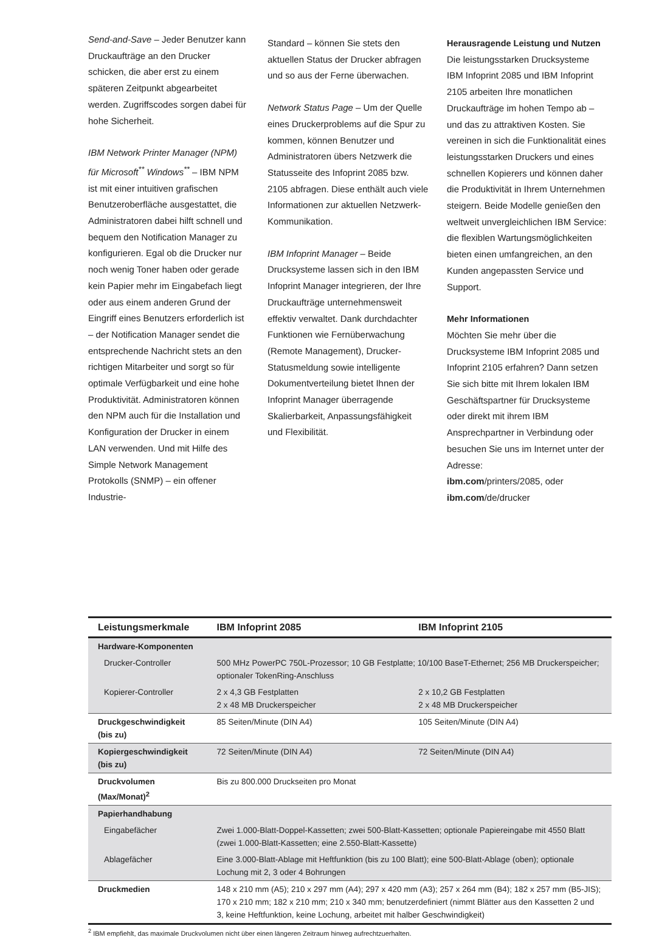Send-and-Save – Jeder Benutzer kann Druckaufträge an den Drucker schicken, die aber erst zu einem späteren Zeitpunkt abgearbeitet werden. Zugriffscodes sorgen dabei für hohe Sicherheit.
IBM Network Printer Manager (NPM) für Microsoft<sup>**</sup> Windows<sup>**</sup> – IBM NPM ist mit einer intuitiven grafischen Benutzeroberfläche ausgestattet, die Administratoren dabei hilft schnell und bequem den Notification Manager zu konfigurieren. Egal ob die Drucker nur noch wenig Toner haben oder gerade kein Papier mehr im Eingabefach liegt oder aus einem anderen Grund der Eingriff eines Benutzers erforderlich ist – der Notification Manager sendet die entsprechende Nachricht stets an den richtigen Mitarbeiter und sorgt so für optimale Verfügbarkeit und eine hohe Produktivität. Administratoren können den NPM auch für die Installation und Konfiguration der Drucker in einem LAN verwenden. Und mit Hilfe des Simple Network Management Protokolls (SNMP) – ein offener Industrie-
Standard – können Sie stets den aktuellen Status der Drucker abfragen und so aus der Ferne überwachen.
Network Status Page – Um der Quelle eines Druckerproblems auf die Spur zu kommen, können Benutzer und Administratoren übers Netzwerk die Statusseite des Infoprint 2085 bzw. 2105 abfragen. Diese enthält auch viele Informationen zur aktuellen Netzwerk-Kommunikation.
IBM Infoprint Manager – Beide Drucksysteme lassen sich in den IBM Infoprint Manager integrieren, der Ihre Druckaufträge unternehmensweit effektiv verwaltet. Dank durchdachter Funktionen wie Fernüberwachung (Remote Management), Drucker-Statusmeldung sowie intelligente Dokumentverteilung bietet Ihnen der Infoprint Manager überragende Skalierbarkeit, Anpassungsfähigkeit und Flexibilität.
Herausragende Leistung und Nutzen
Die leistungsstarken Drucksysteme IBM Infoprint 2085 und IBM Infoprint 2105 arbeiten Ihre monatlichen Druckaufträge im hohen Tempo ab – und das zu attraktiven Kosten. Sie vereinen in sich die Funktionalität eines leistungsstarken Druckers und eines schnellen Kopierers und können daher die Produktivität in Ihrem Unternehmen steigern. Beide Modelle genießen den weltweit unvergleichlichen IBM Service: die flexiblen Wartungsmöglichkeiten bieten einen umfangreichen, an den Kunden angepassten Service und Support.
Mehr Informationen
Möchten Sie mehr über die Drucksysteme IBM Infoprint 2085 und Infoprint 2105 erfahren? Dann setzen Sie sich bitte mit Ihrem lokalen IBM Geschäftspartner für Drucksysteme oder direkt mit ihrem IBM Ansprechpartner in Verbindung oder besuchen Sie uns im Internet unter der Adresse:
ibm.com/printers/2085, oder
ibm.com/de/drucker
| Leistungsmerkmale | IBM Infoprint 2085 | IBM Infoprint 2105 |
| --- | --- | --- |
| Hardware-Komponenten | | |
| Drucker-Controller | 500 MHz PowerPC 750L-Prozessor; 10 GB Festplatte; 10/100 BaseT-Ethernet; 256 MB Druckerspeicher; optionaler TokenRing-Anschluss | |
| Kopierer-Controller | 2 x 4,3 GB Festplatten 2 x 48 MB Druckerspeicher | 2 x 10,2 GB Festplatten 2 x 48 MB Druckerspeicher |
| Druckgeschwindigkeit (bis zu) | 85 Seiten/Minute (DIN A4) | 105 Seiten/Minute (DIN A4) |
| Kopiergeschwindigkeit (bis zu) | 72 Seiten/Minute (DIN A4) | 72 Seiten/Minute (DIN A4) |
| Druckvolumen (Max/Monat)<sup>2</sup> | Bis zu 800.000 Druckseiten pro Monat | |
| Papierhandhabung | | |
| Eingabefächer | Zwei 1.000-Blatt-Doppel-Kassetten; zwei 500-Blatt-Kassetten; optionale Papiereingabe mit 4550 Blatt (zwei 1.000-Blatt-Kassetten; eine 2.550-Blatt-Kassette) | |
| Ablagefächer | Eine 3.000-Blatt-Ablage mit Heftfunktion (bis zu 100 Blatt); eine 500-Blatt-Ablage (oben); optionale Lochung mit 2, 3 oder 4 Bohrungen | |
| Druckmedien | 148 x 210 mm (A5); 210 x 297 mm (A4); 297 x 420 mm (A3); 257 x 264 mm (B4); 182 x 257 mm (B5-JIS); 170 x 210 mm; 182 x 210 mm; 210 x 340 mm; benutzerdefiniert (nimmt Blätter aus den Kassetten 2 und 3, keine Heftfunktion, keine Lochung, arbeitet mit halber Geschwindigkeit) | |
<sup>2</sup> IBM empfiehlt, das maximale Druckvolumen nicht über einen längeren Zeitraum hinweg aufrechtzuerhalten.